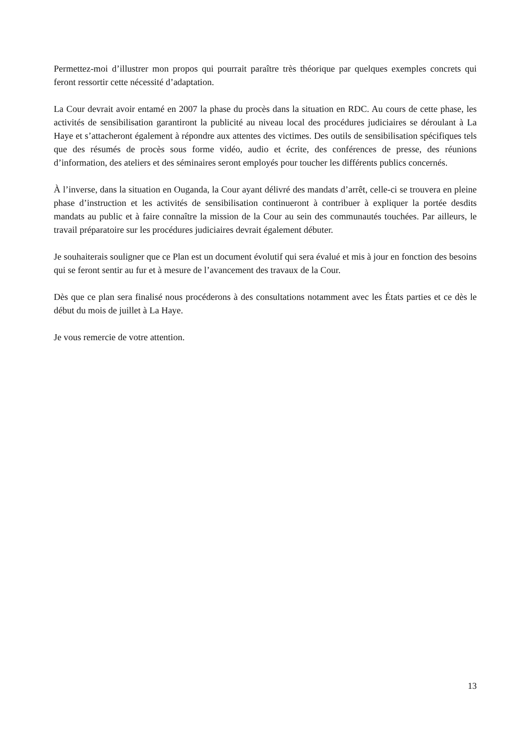Permettez-moi d’illustrer mon propos qui pourrait paraître très théorique par quelques exemples concrets qui feront ressortir cette nécessité d’adaptation.
La Cour devrait avoir entamé en 2007 la phase du procès dans la situation en RDC. Au cours de cette phase, les activités de sensibilisation garantiront la publicité au niveau local des procédures judiciaires se déroulant à La Haye et s’attacheront également à répondre aux attentes des victimes. Des outils de sensibilisation spécifiques tels que des résumés de procès sous forme vidéo, audio et écrite, des conférences de presse, des réunions d’information, des ateliers et des séminaires seront employés pour toucher les différents publics concernés.
À l’inverse, dans la situation en Ouganda, la Cour ayant délivré des mandats d’arrêt, celle-ci se trouvera en pleine phase d’instruction et les activités de sensibilisation continueront à contribuer à expliquer la portée desdits mandats au public et à faire connaître la mission de la Cour au sein des communautés touchées. Par ailleurs, le travail préparatoire sur les procédures judiciaires devrait également débuter.
Je souhaiterais souligner que ce Plan est un document évolutif qui sera évalué et mis à jour en fonction des besoins qui se feront sentir au fur et à mesure de l’avancement des travaux de la Cour.
Dès que ce plan sera finalisé nous procéderons à des consultations notamment avec les États parties et ce dès le début du mois de juillet à La Haye.
Je vous remercie de votre attention.
13